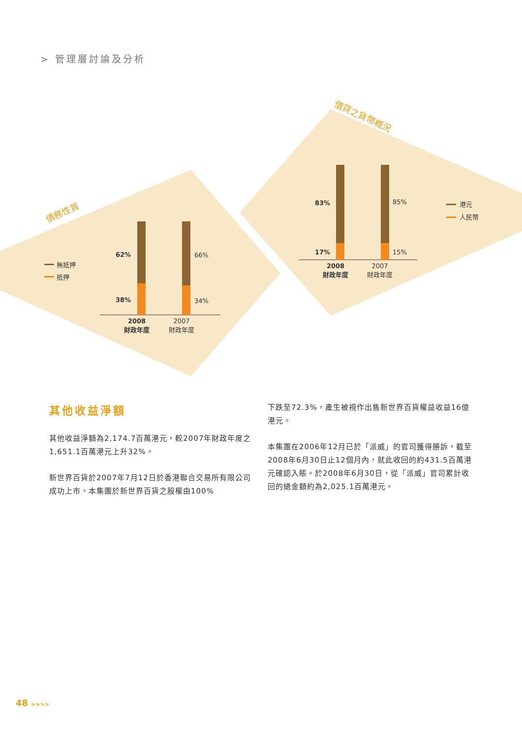> 管理層討論及分析
債務性質
借貸之貨幣概況
無抵押
抵押
62%
38%
66%
34%
2008
財政年度
2007
財政年度
83%
17%
85%
15%
2008
財政年度
2007
財政年度
港元
人民幣
其他收益淨額
其他收益淨額為2,174.7百萬港元，較2007年財政年度之1,651.1百萬港元上升32%。
新世界百貨於2007年7月12日於香港聯合交易所有限公司成功上市。本集團於新世界百貨之股權由100%
下跌至72.3%，產生被視作出售新世界百貨權益收益16億港元。
本集團在2006年12月已於「派威」的官司獲得勝訴，截至2008年6月30日止12個月內，就此收回的約431.5百萬港元確認入賬。於2008年6月30日，從「派威」官司累計收回的總金額約為2,025.1百萬港元。
48 >>>>